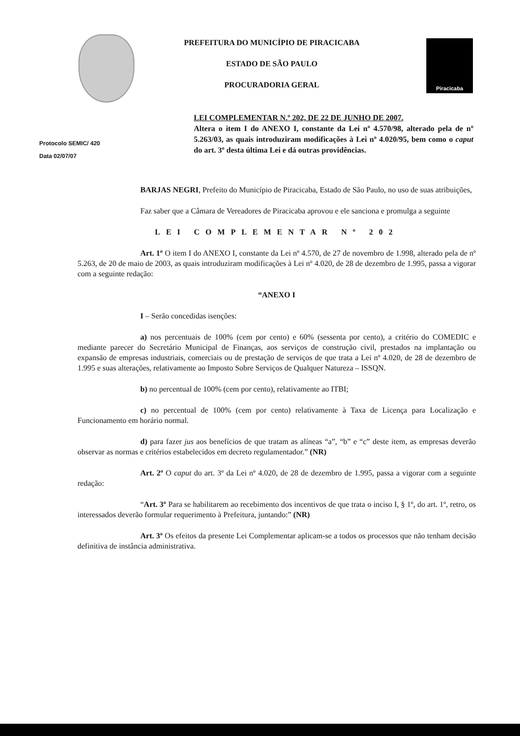PREFEITURA DO MUNICÍPIO DE PIRACICABA
ESTADO DE SÃO PAULO
PROCURADORIA GERAL
Piracicaba
Protocolo SEMIC/ 420
Data 02/07/07
LEI COMPLEMENTAR N.º 202, DE 22 DE JUNHO DE 2007.
Altera o item I do ANEXO I, constante da Lei nº 4.570/98, alterado pela de nº 5.263/03, as quais introduziram modificações à Lei nº 4.020/95, bem como o caput do art. 3º desta última Lei e dá outras providências.
BARJAS NEGRI, Prefeito do Município de Piracicaba, Estado de São Paulo, no uso de suas atribuições,
Faz saber que a Câmara de Vereadores de Piracicaba aprovou e ele sanciona e promulga a seguinte
LEI COMPLEMENTAR Nº 202
Art. 1º O item I do ANEXO I, constante da Lei nº 4.570, de 27 de novembro de 1.998, alterado pela de nº 5.263, de 20 de maio de 2003, as quais introduziram modificações à Lei nº 4.020, de 28 de dezembro de 1.995, passa a vigorar com a seguinte redação:
“ANEXO I
I – Serão concedidas isenções:
a) nos percentuais de 100% (cem por cento) e 60% (sessenta por cento), a critério do COMEDIC e mediante parecer do Secretário Municipal de Finanças, aos serviços de construção civil, prestados na implantação ou expansão de empresas industriais, comerciais ou de prestação de serviços de que trata a Lei nº 4.020, de 28 de dezembro de 1.995 e suas alterações, relativamente ao Imposto Sobre Serviços de Qualquer Natureza – ISSQN.
b) no percentual de 100% (cem por cento), relativamente ao ITBI;
c) no percentual de 100% (cem por cento) relativamente à Taxa de Licença para Localização e Funcionamento em horário normal.
d) para fazer jus aos benefícios de que tratam as alíneas “a”, “b” e “c” deste item, as empresas deverão observar as normas e critérios estabelecidos em decreto regulamentador.” (NR)
Art. 2º O caput do art. 3º da Lei nº 4.020, de 28 de dezembro de 1.995, passa a vigorar com a seguinte redação:
“Art. 3º Para se habilitarem ao recebimento dos incentivos de que trata o inciso I, § 1º, do art. 1º, retro, os interessados deverão formular requerimento à Prefeitura, juntando:” (NR)
Art. 3º Os efeitos da presente Lei Complementar aplicam-se a todos os processos que não tenham decisão definitiva de instância administrativa.